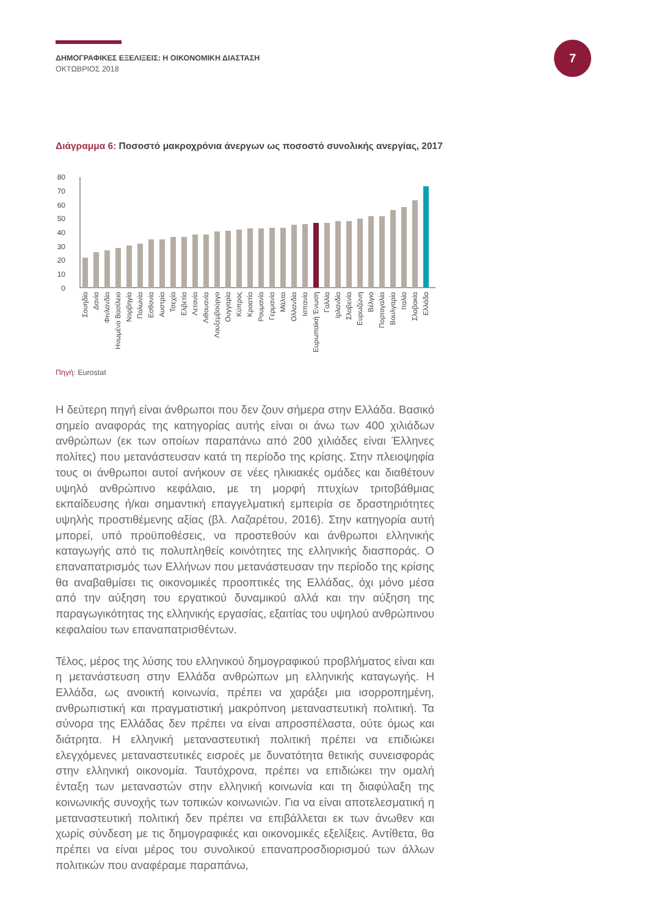ΔΗΜΟΓΡΑΦΙΚΕΣ ΕΞΕΛΙΞΕΙΣ: Η ΟΙΚΟΝΟΜΙΚΗ ΔΙΑΣΤΑΣΗ
ΟΚΤΩΒΡΙΟΣ 2018
7
Διάγραμμα 6: Ποσοστό μακροχρόνια άνεργων ως ποσοστό συνολικής ανεργίας, 2017
80
70
60
50
40
30
20
10
0
Σουηδία
Δανία
Φινλανδία
Ηνωμένο Βασίλειο
Νορβηγία
Πολωνία
Εσθονία
Αυστρία
Τσεχία
Ελβετία
Λετονία
Λιθουανία
Λουξεμβούργο
Ουγγαρία
Κύπρος
Κροατία
Ρουμανία
Γερμανία
Μάλτα
Ολλανδία
Ισπανία
Ευρωπαϊκή Ένωση
Γαλλία
Ιρλανδία
Σλοβενία
Ευρωζώνη
Βέλγιο
Πορτογαλία
Βουλγαρία
Ιταλία
Σλοβακία
Ελλάδα
Πηγή: Eurostat
Η δεύτερη πηγή είναι άνθρωποι που δεν ζουν σήμερα στην Ελλάδα. Βασικό σημείο αναφοράς της κατηγορίας αυτής είναι οι άνω των 400 χιλιάδων ανθρώπων (εκ των οποίων παραπάνω από 200 χιλιάδες είναι Έλληνες πολίτες) που μετανάστευσαν κατά τη περίοδο της κρίσης. Στην πλειοψηφία τους οι άνθρωποι αυτοί ανήκουν σε νέες ηλικιακές ομάδες και διαθέτουν υψηλό ανθρώπινο κεφάλαιο, με τη μορφή πτυχίων τριτοβάθμιας εκπαίδευσης ή/και σημαντική επαγγελματική εμπειρία σε δραστηριότητες υψηλής προστιθέμενης αξίας (βλ. Λαζαρέτου, 2016). Στην κατηγορία αυτή μπορεί, υπό προϋποθέσεις, να προστεθούν και άνθρωποι ελληνικής καταγωγής από τις πολυπληθείς κοινότητες της ελληνικής διασποράς. Ο επαναπατρισμός των Ελλήνων που μετανάστευσαν την περίοδο της κρίσης θα αναβαθμίσει τις οικονομικές προοπτικές της Ελλάδας, όχι μόνο μέσα από την αύξηση του εργατικού δυναμικού αλλά και την αύξηση της παραγωγικότητας της ελληνικής εργασίας, εξαιτίας του υψηλού ανθρώπινου κεφαλαίου των επαναπατρισθέντων.
Τέλος, μέρος της λύσης του ελληνικού δημογραφικού προβλήματος είναι και η μετανάστευση στην Ελλάδα ανθρώπων μη ελληνικής καταγωγής. Η Ελλάδα, ως ανοικτή κοινωνία, πρέπει να χαράξει μια ισορροπημένη, ανθρωπιστική και πραγματιστική μακρόπνοη μεταναστευτική πολιτική. Τα σύνορα της Ελλάδας δεν πρέπει να είναι απροσπέλαστα, ούτε όμως και διάτρητα. Η ελληνική μεταναστευτική πολιτική πρέπει να επιδιώκει ελεγχόμενες μεταναστευτικές εισροές με δυνατότητα θετικής συνεισφοράς στην ελληνική οικονομία. Ταυτόχρονα, πρέπει να επιδιώκει την ομαλή ένταξη των μεταναστών στην ελληνική κοινωνία και τη διαφύλαξη της κοινωνικής συνοχής των τοπικών κοινωνιών. Για να είναι αποτελεσματική η μεταναστευτική πολιτική δεν πρέπει να επιβάλλεται εκ των άνωθεν και χωρίς σύνδεση με τις δημογραφικές και οικονομικές εξελίξεις. Αντίθετα, θα πρέπει να είναι μέρος του συνολικού επαναπροσδιορισμού των άλλων πολιτικών που αναφέραμε παραπάνω,